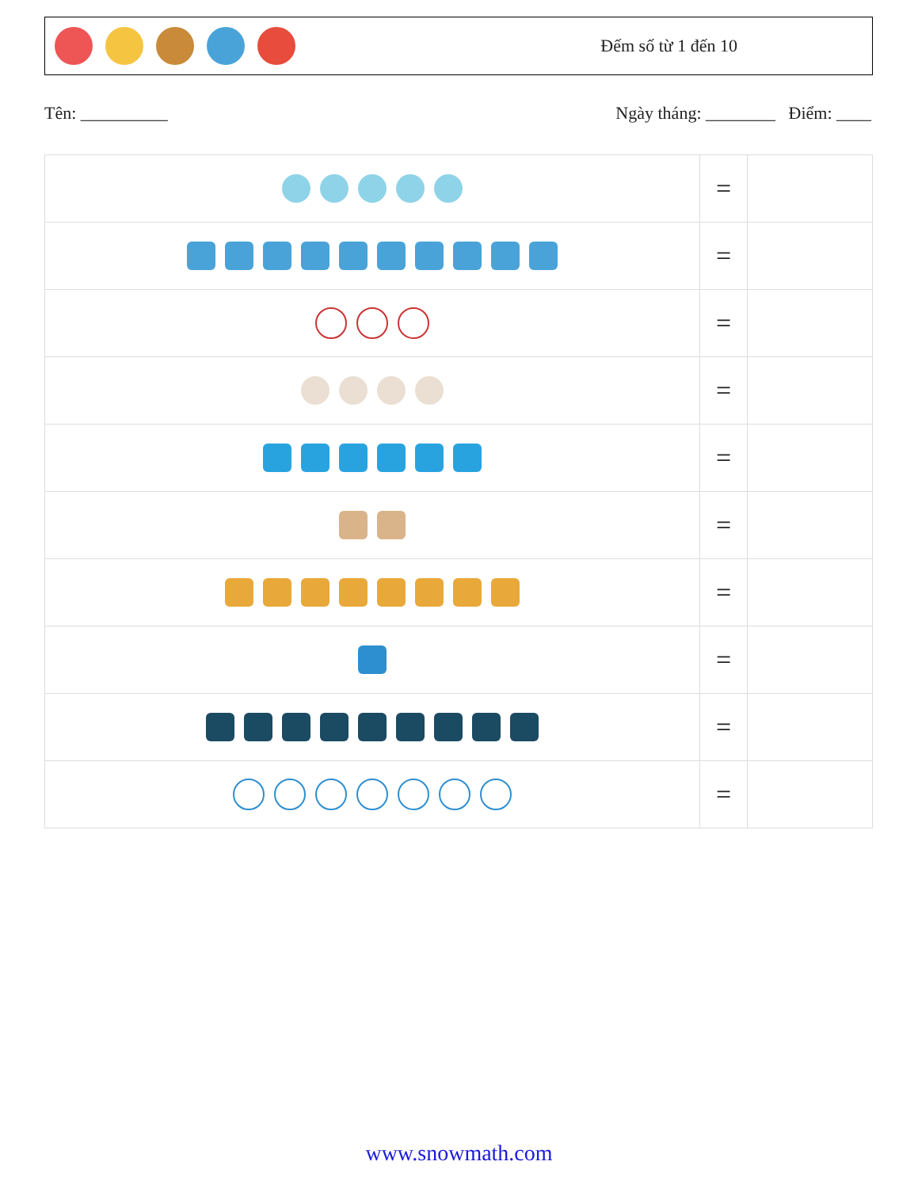Đếm số từ 1 đến 10
Tên: __________ Ngày tháng: ________ Điểm: ____
| | = | |
| | = | |
| | = | |
| | = | |
| | = | |
| | = | |
| | = | |
| | = | |
| | = | |
| | = | |
www.snowmath.com